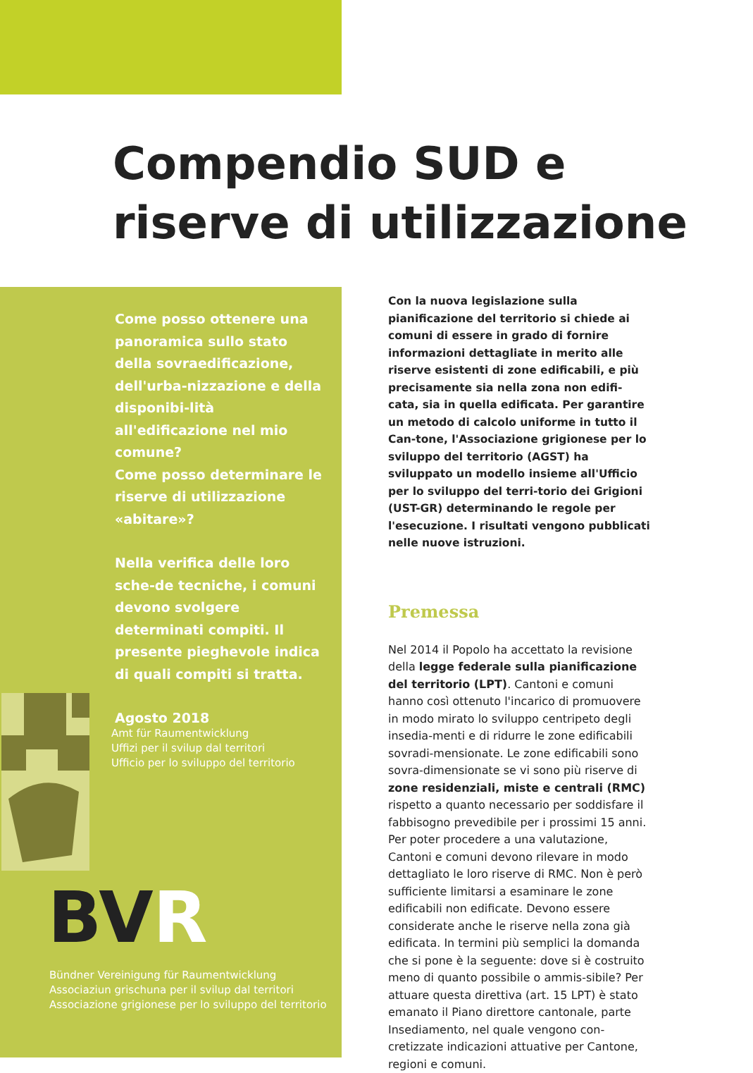Compendio SUD e riserve di utilizzazione
Come posso ottenere una panoramica sullo stato della sovraedificazione, dell'urba-nizzazione e della disponibi-lità all'edificazione nel mio comune?
Come posso determinare le riserve di utilizzazione «abitare»?
Nella verifica delle loro sche-de tecniche, i comuni devono svolgere determinati compiti. Il presente pieghevole indica di quali compiti si tratta.
Agosto 2018
Amt für Raumentwicklung
Uffizi per il svilup dal territori
Ufficio per lo sviluppo del territorio
BVR
Bündner Vereinigung für Raumentwicklung
Associaziun grischuna per il svilup dal territori
Associazione grigionese per lo sviluppo del territorio
Con la nuova legislazione sulla pianificazione del territorio si chiede ai comuni di essere in grado di fornire informazioni dettagliate in merito alle riserve esistenti di zone edificabili, e più precisamente sia nella zona non edifi-cata, sia in quella edificata. Per garantire un metodo di calcolo uniforme in tutto il Can-tone, l'Associazione grigionese per lo sviluppo del territorio (AGST) ha sviluppato un modello insieme all'Ufficio per lo sviluppo del terri-torio dei Grigioni (UST-GR) determinando le regole per l'esecuzione. I risultati vengono pubblicati nelle nuove istruzioni.
Premessa
Nel 2014 il Popolo ha accettato la revisione della legge federale sulla pianificazione del territorio (LPT). Cantoni e comuni hanno così ottenuto l'incarico di promuovere in modo mirato lo sviluppo centripeto degli insedia-menti e di ridurre le zone edificabili sovradi-mensionate. Le zone edificabili sono sovra-dimensionate se vi sono più riserve di zone residenziali, miste e centrali (RMC) rispetto a quanto necessario per soddisfare il fabbisogno prevedibile per i prossimi 15 anni. Per poter procedere a una valutazione, Cantoni e comuni devono rilevare in modo dettagliato le loro riserve di RMC. Non è però sufficiente limitarsi a esaminare le zone edificabili non edificate. Devono essere considerate anche le riserve nella zona già edificata. In termini più semplici la domanda che si pone è la seguente: dove si è costruito meno di quanto possibile o ammis-sibile? Per attuare questa direttiva (art. 15 LPT) è stato emanato il Piano direttore cantonale, parte Insediamento, nel quale vengono con-cretizzate indicazioni attuative per Cantone, regioni e comuni.